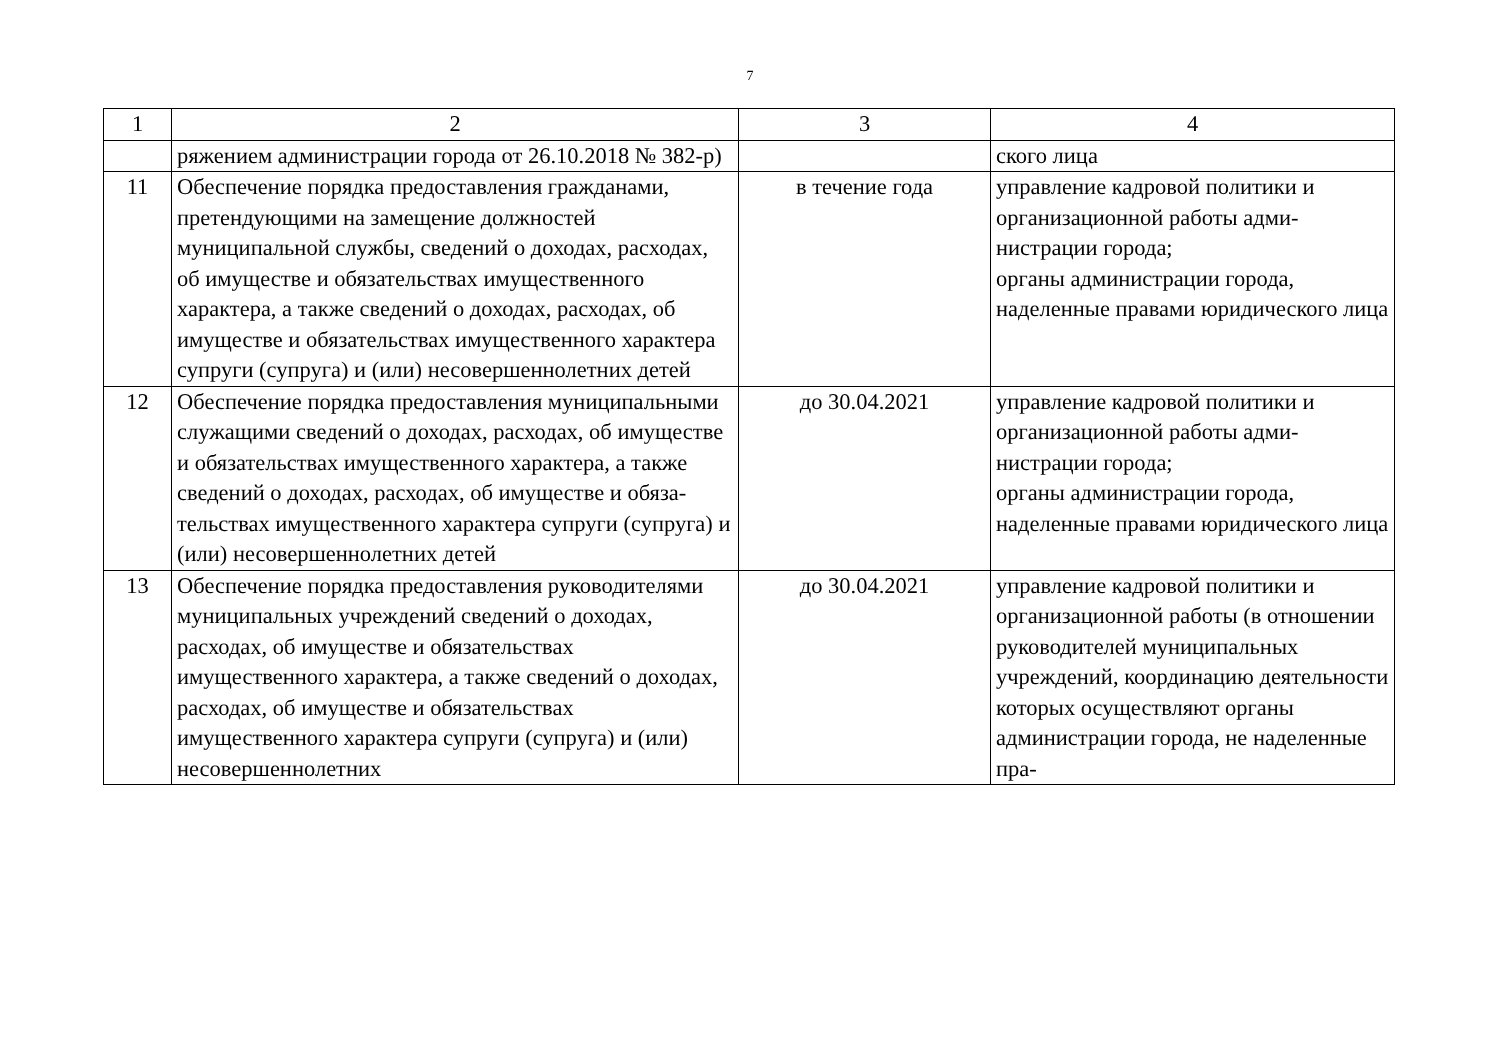7
| 1 | 2 | 3 | 4 |
| | ряжением администрации города от 26.10.2018 № 382-р) | | ского лица |
| 11 | Обеспечение порядка предоставления граж­данами, претендующими на замещение должно­стей муниципальной службы, сведений о доходах, расходах, об имуществе и обяза­тельствах имущественного характера, а также сведений о доходах, расходах, об имуществе и обязательствах имущественного характера супруги (супруга) и (или) несовершеннолетних детей | в течение года | управление кадровой политики и организационной работы адми­нистрации города; органы администрации города, наделенные правами юридиче­ского лица |
| 12 | Обеспечение порядка предоставления муници­пальными служащими сведений о доходах, рас­ходах, об имуществе и обязательствах имуще­ственного характера, а также сведений о доходах, расходах, об имуществе и обяза­тельствах имущественного характера супруги (супруга) и (или) несовершеннолетних детей | до 30.04.2021 | управление кадровой политики и организационной работы адми­нистрации города; органы администрации города, наделенные правами юридиче­ского лица |
| 13 | Обеспечение порядка предоставления руководи­телями муниципальных учреждений сведений о доходах, расходах, об имуществе и обяза­тельствах имущественного характера, а также сведений о доходах, расходах, об имуществе и обязательствах имущественного характера супруги (супруга) и (или) несовершеннолетних | до 30.04.2021 | управление кадровой политики и организационной работы (в от­ношении руководителей муници­пальных учреждений, координа­цию деятельности которых осу­ществляют органы администра­ции города, не наделенные пра- |